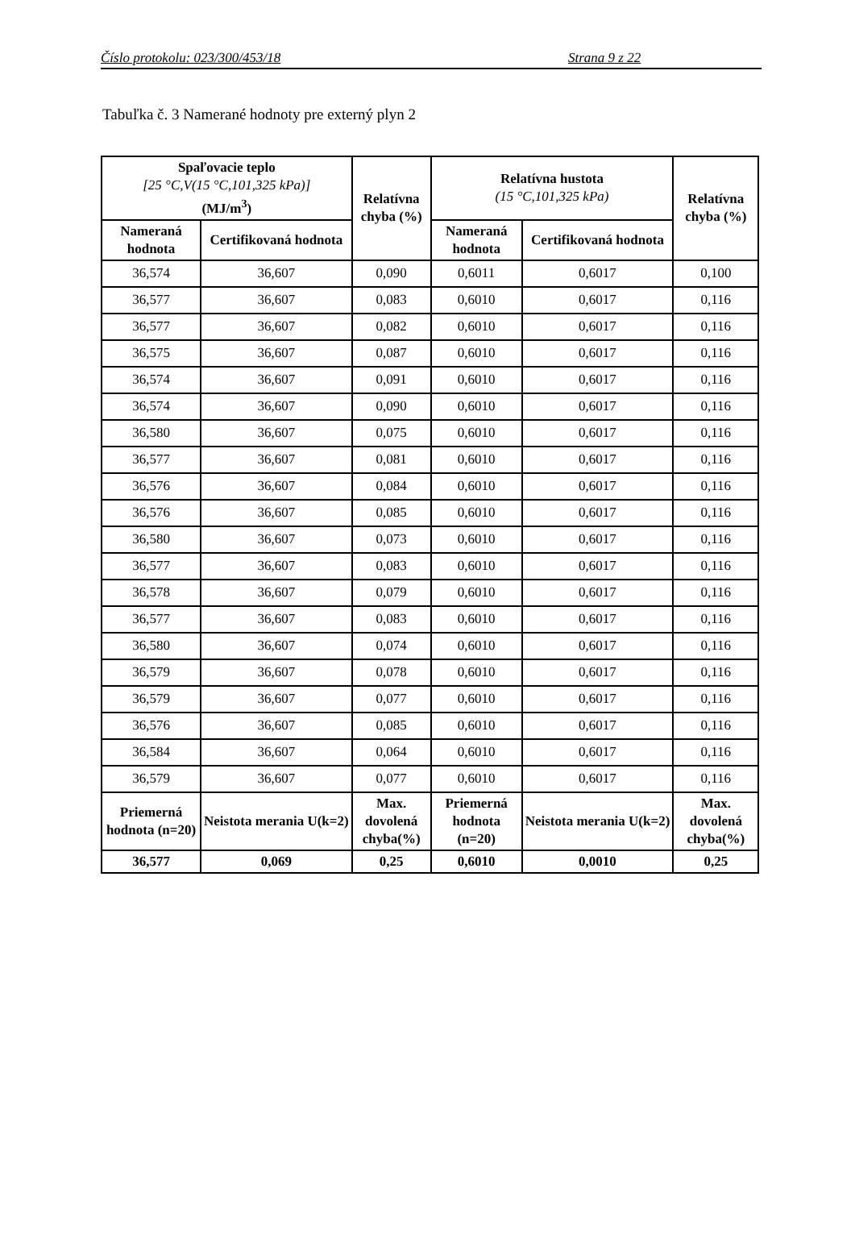Číslo protokolu: 023/300/453/18 Strana 9 z 22
Tabuľka č. 3 Namerané hodnoty pre externý plyn 2
| Spaľovacie teplo [25 °C,V(15 °C,101,325 kPa)] (MJ/m<sup>3</sup>) | | Relatívna chyba (%) | Relatívna hustota (15 °C,101,325 kPa) | | Relatívna chyba (%) |
| --- | --- | --- | --- | --- | --- |
| Nameraná hodnota | Certifikovaná hodnota | | Nameraná hodnota | Certifikovaná hodnota | |
| 36,574 | 36,607 | 0,090 | 0,6011 | 0,6017 | 0,100 |
| 36,577 | 36,607 | 0,083 | 0,6010 | 0,6017 | 0,116 |
| 36,577 | 36,607 | 0,082 | 0,6010 | 0,6017 | 0,116 |
| 36,575 | 36,607 | 0,087 | 0,6010 | 0,6017 | 0,116 |
| 36,574 | 36,607 | 0,091 | 0,6010 | 0,6017 | 0,116 |
| 36,574 | 36,607 | 0,090 | 0,6010 | 0,6017 | 0,116 |
| 36,580 | 36,607 | 0,075 | 0,6010 | 0,6017 | 0,116 |
| 36,577 | 36,607 | 0,081 | 0,6010 | 0,6017 | 0,116 |
| 36,576 | 36,607 | 0,084 | 0,6010 | 0,6017 | 0,116 |
| 36,576 | 36,607 | 0,085 | 0,6010 | 0,6017 | 0,116 |
| 36,580 | 36,607 | 0,073 | 0,6010 | 0,6017 | 0,116 |
| 36,577 | 36,607 | 0,083 | 0,6010 | 0,6017 | 0,116 |
| 36,578 | 36,607 | 0,079 | 0,6010 | 0,6017 | 0,116 |
| 36,577 | 36,607 | 0,083 | 0,6010 | 0,6017 | 0,116 |
| 36,580 | 36,607 | 0,074 | 0,6010 | 0,6017 | 0,116 |
| 36,579 | 36,607 | 0,078 | 0,6010 | 0,6017 | 0,116 |
| 36,579 | 36,607 | 0,077 | 0,6010 | 0,6017 | 0,116 |
| 36,576 | 36,607 | 0,085 | 0,6010 | 0,6017 | 0,116 |
| 36,584 | 36,607 | 0,064 | 0,6010 | 0,6017 | 0,116 |
| 36,579 | 36,607 | 0,077 | 0,6010 | 0,6017 | 0,116 |
| Priemerná hodnota (n=20) | Neistota merania U(k=2) | Max. dovolená chyba(%) | Priemerná hodnota (n=20) | Neistota merania U(k=2) | Max. dovolená chyba(%) |
| 36,577 | 0,069 | 0,25 | 0,6010 | 0,0010 | 0,25 |